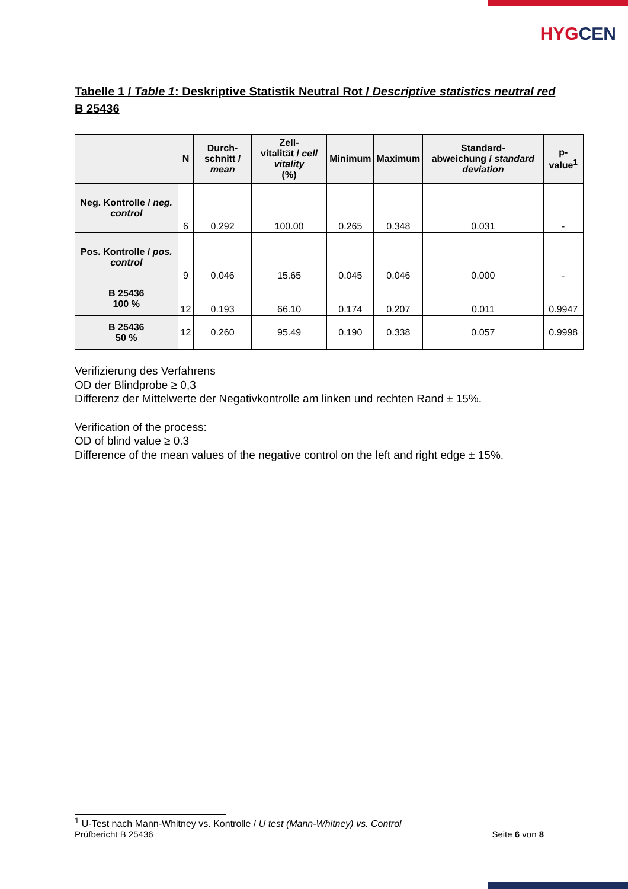HYGCEN
Tabelle 1 / Table 1: Deskriptive Statistik Neutral Rot / Descriptive statistics neutral red
B 25436
| | N | Durch- schnitt / mean | Zell- vitalität / cell vitality (%) | Minimum | Maximum | Standard- abweichung / standard deviation | p-value<sup>1</sup> |
| --- | --- | --- | --- | --- | --- | --- | --- |
| Neg. Kontrolle / neg. control | 6 | 0.292 | 100.00 | 0.265 | 0.348 | 0.031 | - |
| Pos. Kontrolle / pos. control | 9 | 0.046 | 15.65 | 0.045 | 0.046 | 0.000 | - |
| B 25436 100 % | 12 | 0.193 | 66.10 | 0.174 | 0.207 | 0.011 | 0.9947 |
| B 25436 50 % | 12 | 0.260 | 95.49 | 0.190 | 0.338 | 0.057 | 0.9998 |
Verifizierung des Verfahrens
OD der Blindprobe ≥ 0,3
Differenz der Mittelwerte der Negativkontrolle am linken und rechten Rand ± 15%.
Verification of the process:
OD of blind value ≥ 0.3
Difference of the mean values of the negative control on the left and right edge ± 15%.
<sup>1</sup> U-Test nach Mann-Whitney vs. Kontrolle / U test (Mann-Whitney) vs. Control
Prüfbericht B 25436 Seite 6 von 8